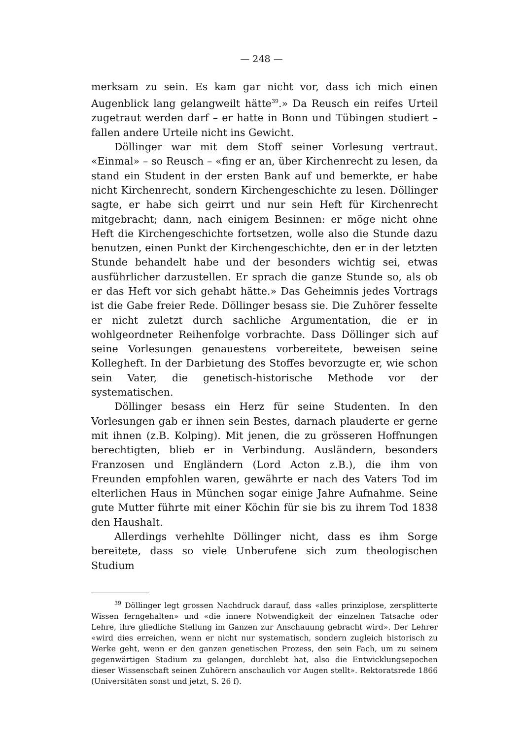— 248 —
merksam zu sein. Es kam gar nicht vor, dass ich mich einen Augenblick lang gelangweilt hätte<sup>39</sup>.» Da Reusch ein reifes Urteil zugetraut werden darf – er hatte in Bonn und Tübingen studiert – fallen andere Urteile nicht ins Gewicht.
Döllinger war mit dem Stoff seiner Vorlesung vertraut. «Einmal» – so Reusch – «fing er an, über Kirchenrecht zu lesen, da stand ein Student in der ersten Bank auf und bemerkte, er habe nicht Kirchenrecht, sondern Kirchengeschichte zu lesen. Döllinger sagte, er habe sich geirrt und nur sein Heft für Kirchenrecht mitgebracht; dann, nach einigem Besinnen: er möge nicht ohne Heft die Kirchengeschichte fortsetzen, wolle also die Stunde dazu benutzen, einen Punkt der Kirchengeschichte, den er in der letzten Stunde behandelt habe und der besonders wichtig sei, etwas ausführlicher darzustellen. Er sprach die ganze Stunde so, als ob er das Heft vor sich gehabt hätte.» Das Geheimnis jedes Vortrags ist die Gabe freier Rede. Döllinger besass sie. Die Zuhörer fesselte er nicht zuletzt durch sachliche Argumentation, die er in wohlgeordneter Reihenfolge vorbrachte. Dass Döllinger sich auf seine Vorlesungen genauestens vorbereitete, beweisen seine Kollegheft. In der Darbietung des Stoffes bevorzugte er, wie schon sein Vater, die genetisch-historische Methode vor der systematischen.
Döllinger besass ein Herz für seine Studenten. In den Vorlesungen gab er ihnen sein Bestes, darnach plauderte er gerne mit ihnen (z.B. Kolping). Mit jenen, die zu grösseren Hoffnungen berechtigten, blieb er in Verbindung. Ausländern, besonders Franzosen und Engländern (Lord Acton z.B.), die ihm von Freunden empfohlen waren, gewährte er nach des Vaters Tod im elterlichen Haus in München sogar einige Jahre Aufnahme. Seine gute Mutter führte mit einer Köchin für sie bis zu ihrem Tod 1838 den Haushalt.
Allerdings verhehlte Döllinger nicht, dass es ihm Sorge bereitete, dass so viele Unberufene sich zum theologischen Studium
<sup>39</sup> Döllinger legt grossen Nachdruck darauf, dass «alles prinziplose, zersplitterte Wissen ferngehalten» und «die innere Notwendigkeit der einzelnen Tatsache oder Lehre, ihre gliedliche Stellung im Ganzen zur Anschauung gebracht wird». Der Lehrer «wird dies erreichen, wenn er nicht nur systematisch, sondern zugleich historisch zu Werke geht, wenn er den ganzen genetischen Prozess, den sein Fach, um zu seinem gegenwärtigen Stadium zu gelangen, durchlebt hat, also die Entwicklungsepochen dieser Wissenschaft seinen Zuhörern anschaulich vor Augen stellt». Rektoratsrede 1866 (Universitäten sonst und jetzt, S. 26 f).